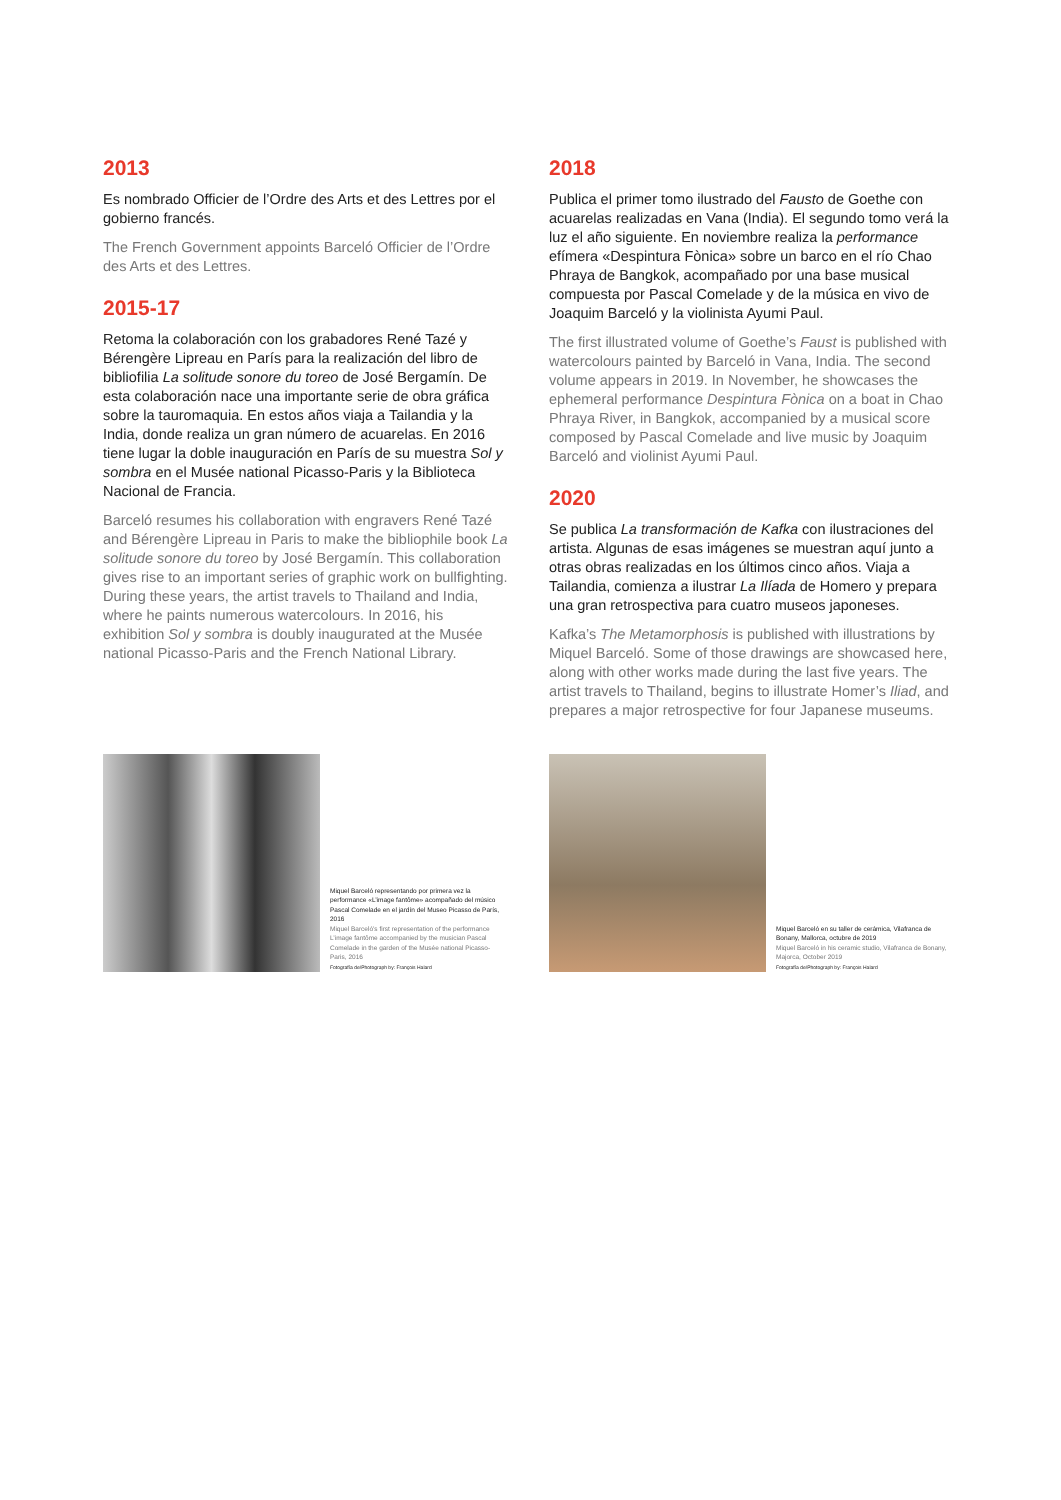2013
Es nombrado Officier de l’Ordre des Arts et des Lettres por el gobierno francés.
The French Government appoints Barceló Officier de l’Ordre des Arts et des Lettres.
2015-17
Retoma la colaboración con los grabadores René Tazé y Bérengère Lipreau en París para la realización del libro de bibliofilia La solitude sonore du toreo de José Bergamín. De esta colaboración nace una importante serie de obra gráfica sobre la tauromaquia. En estos años viaja a Tailandia y la India, donde realiza un gran número de acuarelas. En 2016 tiene lugar la doble inauguración en París de su muestra Sol y sombra en el Musée national Picasso-Paris y la Biblioteca Nacional de Francia.
Barceló resumes his collaboration with engravers René Tazé and Bérengère Lipreau in Paris to make the bibliophile book La solitude sonore du toreo by José Bergamín. This collaboration gives rise to an important series of graphic work on bullfighting. During these years, the artist travels to Thailand and India, where he paints numerous watercolours. In 2016, his exhibition Sol y sombra is doubly inaugurated at the Musée national Picasso-Paris and the French National Library.
2018
Publica el primer tomo ilustrado del Fausto de Goethe con acuarelas realizadas en Vana (India). El segundo tomo verá la luz el año siguiente. En noviembre realiza la performance efímera «Despintura Fònica» sobre un barco en el río Chao Phraya de Bangkok, acompañado por una base musical compuesta por Pascal Comelade y de la música en vivo de Joaquim Barceló y la violinista Ayumi Paul.
The first illustrated volume of Goethe’s Faust is published with watercolours painted by Barceló in Vana, India. The second volume appears in 2019. In November, he showcases the ephemeral performance Despintura Fònica on a boat in Chao Phraya River, in Bangkok, accompanied by a musical score composed by Pascal Comelade and live music by Joaquim Barceló and violinist Ayumi Paul.
2020
Se publica La transformación de Kafka con ilustraciones del artista. Algunas de esas imágenes se muestran aquí junto a otras obras realizadas en los últimos cinco años. Viaja a Tailandia, comienza a ilustrar La Ilíada de Homero y prepara una gran retrospectiva para cuatro museos japoneses.
Kafka’s The Metamorphosis is published with illustrations by Miquel Barceló. Some of those drawings are showcased here, along with other works made during the last five years. The artist travels to Thailand, begins to illustrate Homer’s Iliad, and prepares a major retrospective for four Japanese museums.
Miquel Barceló representando por primera vez la performance «L’image fantôme» acompañado del músico Pascal Comelade en el jardín del Museo Picasso de París, 2016
Miquel Barceló’s first representation of the performance L’image fantôme accompanied by the musician Pascal Comelade in the garden of the Musée national Picasso-Paris, 2016
Fotografía de/Photograph by: François Halard
Miquel Barceló en su taller de cerámica, Vilafranca de Bonany, Mallorca, octubre de 2019
Miquel Barceló in his ceramic studio, Vilafranca de Bonany, Majorca, October 2019
Fotografía de/Photograph by: François Halard